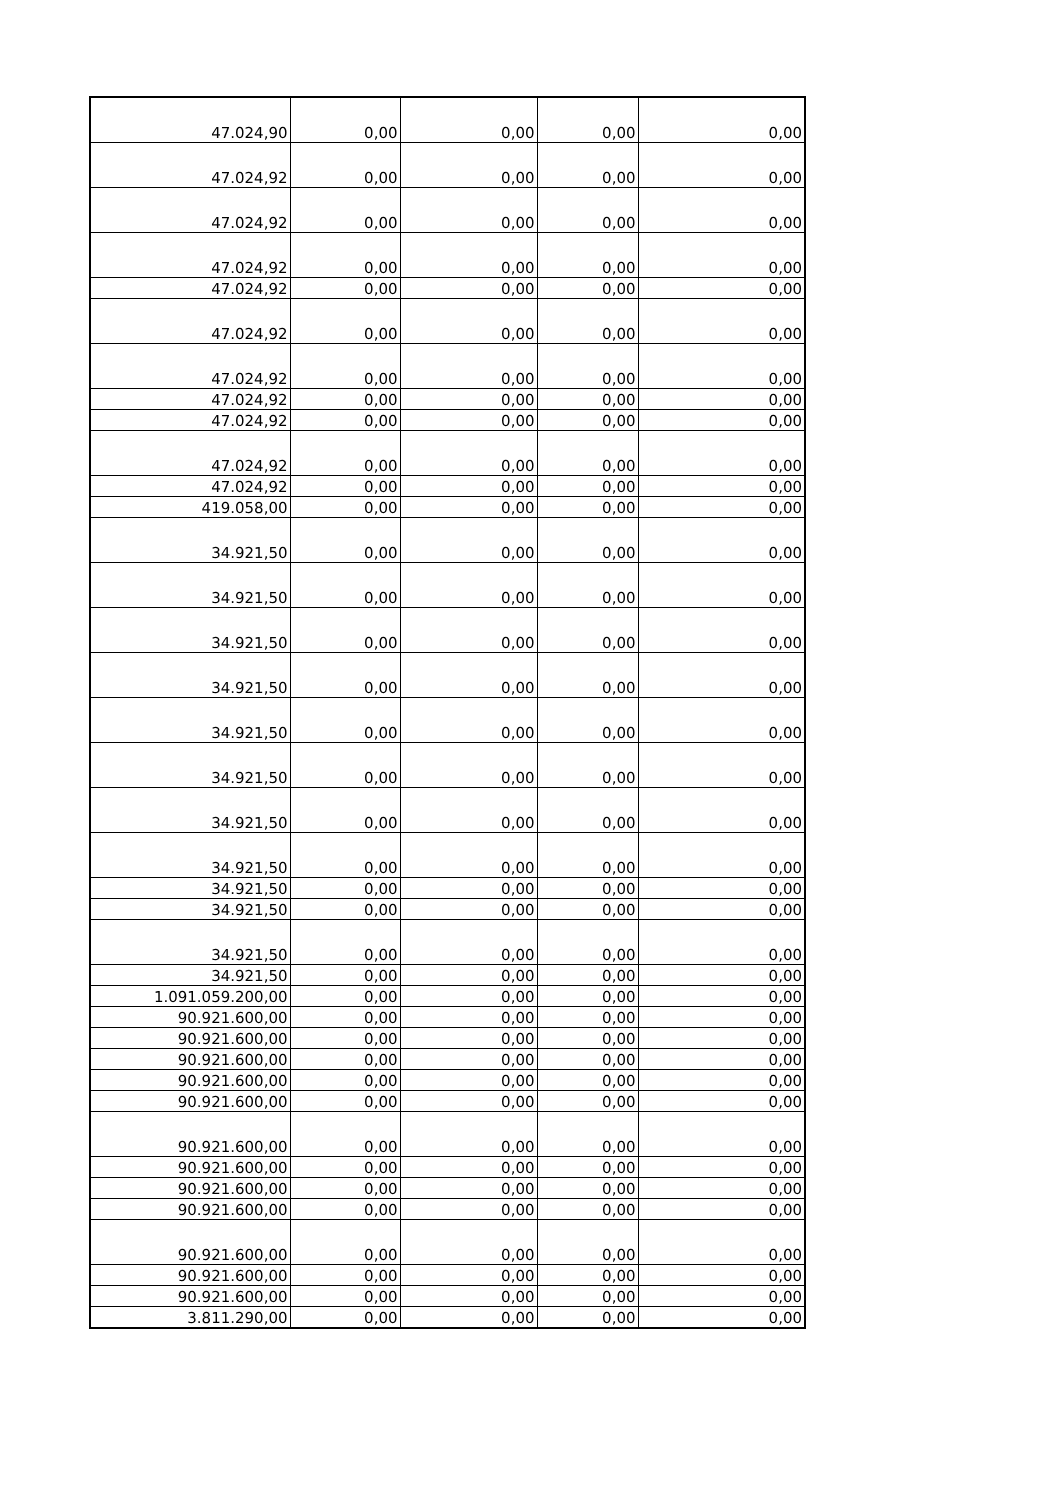| 47.024,90 | 0,00 | 0,00 | 0,00 | 0,00 |
| 47.024,92 | 0,00 | 0,00 | 0,00 | 0,00 |
| 47.024,92 | 0,00 | 0,00 | 0,00 | 0,00 |
| 47.024,92 | 0,00 | 0,00 | 0,00 | 0,00 |
| 47.024,92 | 0,00 | 0,00 | 0,00 | 0,00 |
| 47.024,92 | 0,00 | 0,00 | 0,00 | 0,00 |
| 47.024,92 | 0,00 | 0,00 | 0,00 | 0,00 |
| 47.024,92 | 0,00 | 0,00 | 0,00 | 0,00 |
| 47.024,92 | 0,00 | 0,00 | 0,00 | 0,00 |
| 47.024,92 | 0,00 | 0,00 | 0,00 | 0,00 |
| 47.024,92 | 0,00 | 0,00 | 0,00 | 0,00 |
| 419.058,00 | 0,00 | 0,00 | 0,00 | 0,00 |
| 34.921,50 | 0,00 | 0,00 | 0,00 | 0,00 |
| 34.921,50 | 0,00 | 0,00 | 0,00 | 0,00 |
| 34.921,50 | 0,00 | 0,00 | 0,00 | 0,00 |
| 34.921,50 | 0,00 | 0,00 | 0,00 | 0,00 |
| 34.921,50 | 0,00 | 0,00 | 0,00 | 0,00 |
| 34.921,50 | 0,00 | 0,00 | 0,00 | 0,00 |
| 34.921,50 | 0,00 | 0,00 | 0,00 | 0,00 |
| 34.921,50 | 0,00 | 0,00 | 0,00 | 0,00 |
| 34.921,50 | 0,00 | 0,00 | 0,00 | 0,00 |
| 34.921,50 | 0,00 | 0,00 | 0,00 | 0,00 |
| 34.921,50 | 0,00 | 0,00 | 0,00 | 0,00 |
| 34.921,50 | 0,00 | 0,00 | 0,00 | 0,00 |
| 1.091.059.200,00 | 0,00 | 0,00 | 0,00 | 0,00 |
| 90.921.600,00 | 0,00 | 0,00 | 0,00 | 0,00 |
| 90.921.600,00 | 0,00 | 0,00 | 0,00 | 0,00 |
| 90.921.600,00 | 0,00 | 0,00 | 0,00 | 0,00 |
| 90.921.600,00 | 0,00 | 0,00 | 0,00 | 0,00 |
| 90.921.600,00 | 0,00 | 0,00 | 0,00 | 0,00 |
| 90.921.600,00 | 0,00 | 0,00 | 0,00 | 0,00 |
| 90.921.600,00 | 0,00 | 0,00 | 0,00 | 0,00 |
| 90.921.600,00 | 0,00 | 0,00 | 0,00 | 0,00 |
| 90.921.600,00 | 0,00 | 0,00 | 0,00 | 0,00 |
| 90.921.600,00 | 0,00 | 0,00 | 0,00 | 0,00 |
| 90.921.600,00 | 0,00 | 0,00 | 0,00 | 0,00 |
| 90.921.600,00 | 0,00 | 0,00 | 0,00 | 0,00 |
| 3.811.290,00 | 0,00 | 0,00 | 0,00 | 0,00 |